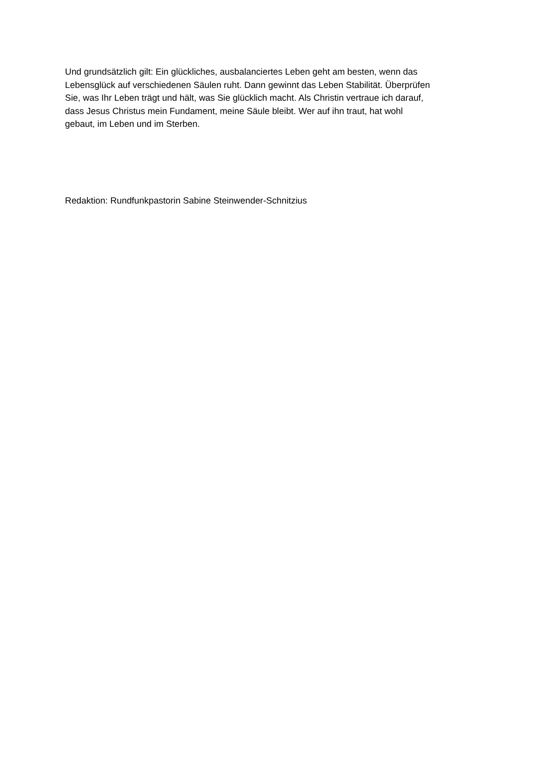Und grundsätzlich gilt: Ein glückliches, ausbalanciertes Leben geht am besten, wenn das
Lebensglück auf verschiedenen Säulen ruht. Dann gewinnt das Leben Stabilität. Überprüfen
Sie, was Ihr Leben trägt und hält, was Sie glücklich macht. Als Christin vertraue ich darauf,
dass Jesus Christus mein Fundament, meine Säule bleibt. Wer auf ihn traut, hat wohl
gebaut, im Leben und im Sterben.
Redaktion: Rundfunkpastorin Sabine Steinwender-Schnitzius